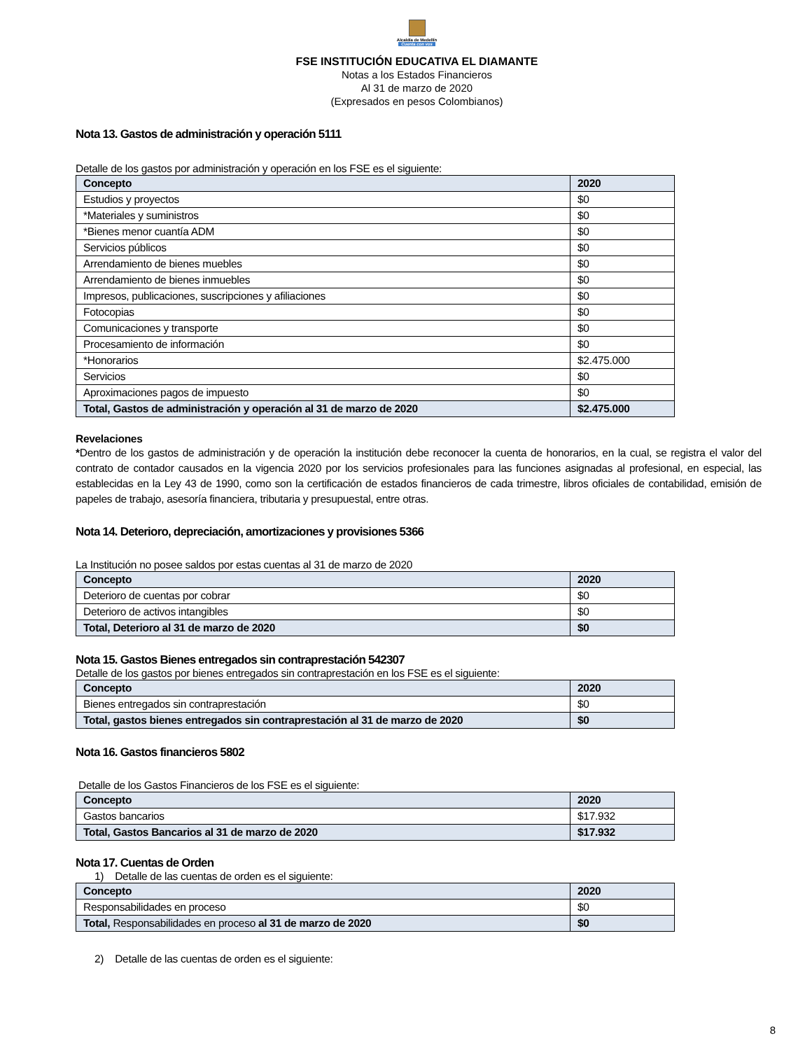Alcaldía de Medellín
Cuenta con vos
FSE INSTITUCIÓN EDUCATIVA EL DIAMANTE
Notas a los Estados Financieros
Al 31 de marzo de 2020
(Expresados en pesos Colombianos)
Nota 13. Gastos de administración y operación 5111
Detalle de los gastos por administración y operación en los FSE es el siguiente:
| Concepto | 2020 |
| --- | --- |
| Estudios y proyectos | $0 |
| *Materiales y suministros | $0 |
| *Bienes menor cuantía ADM | $0 |
| Servicios públicos | $0 |
| Arrendamiento de bienes muebles | $0 |
| Arrendamiento de bienes inmuebles | $0 |
| Impresos, publicaciones, suscripciones y afiliaciones | $0 |
| Fotocopias | $0 |
| Comunicaciones y transporte | $0 |
| Procesamiento de información | $0 |
| *Honorarios | $2.475.000 |
| Servicios | $0 |
| Aproximaciones pagos de impuesto | $0 |
| Total, Gastos de administración y operación al 31 de marzo de 2020 | $2.475.000 |
Revelaciones
*Dentro de los gastos de administración y de operación la institución debe reconocer la cuenta de honorarios, en la cual, se registra el valor del contrato de contador causados en la vigencia 2020 por los servicios profesionales para las funciones asignadas al profesional, en especial, las establecidas en la Ley 43 de 1990, como son la certificación de estados financieros de cada trimestre, libros oficiales de contabilidad, emisión de papeles de trabajo, asesoría financiera, tributaria y presupuestal, entre otras.
Nota 14. Deterioro, depreciación, amortizaciones y provisiones 5366
La Institución no posee saldos por estas cuentas al 31 de marzo de 2020
| Concepto | 2020 |
| --- | --- |
| Deterioro de cuentas por cobrar | $0 |
| Deterioro de activos intangibles | $0 |
| Total, Deterioro al 31 de marzo de 2020 | $0 |
Nota 15. Gastos Bienes entregados sin contraprestación 542307
Detalle de los gastos por bienes entregados sin contraprestación en los FSE es el siguiente:
| Concepto | 2020 |
| --- | --- |
| Bienes entregados sin contraprestación | $0 |
| Total, gastos bienes entregados sin contraprestación al 31 de marzo de 2020 | $0 |
Nota 16. Gastos financieros 5802
Detalle de los Gastos Financieros de los FSE es el siguiente:
| Concepto | 2020 |
| --- | --- |
| Gastos bancarios | $17.932 |
| Total, Gastos Bancarios al 31 de marzo de 2020 | $17.932 |
Nota 17. Cuentas de Orden
1) Detalle de las cuentas de orden es el siguiente:
| Concepto | 2020 |
| --- | --- |
| Responsabilidades en proceso | $0 |
| Total, Responsabilidades en proceso al 31 de marzo de 2020 | $0 |
2) Detalle de las cuentas de orden es el siguiente:
8